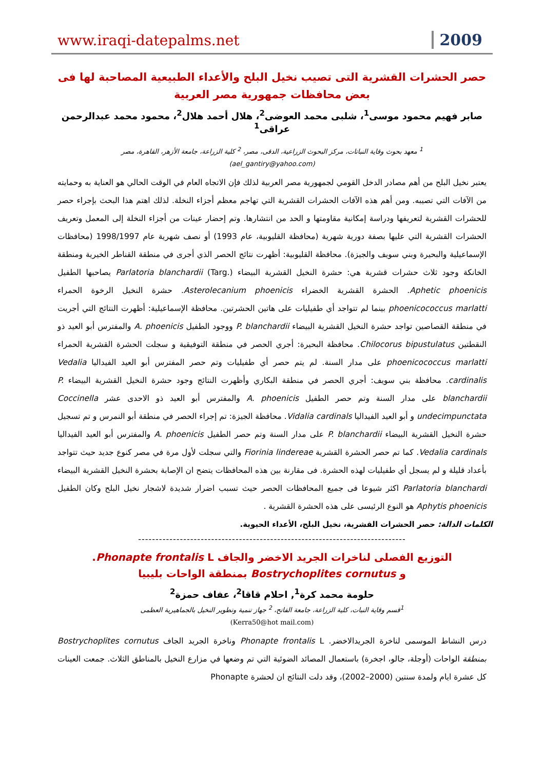www.iraqi-datepalms.net 2009
حصر الحشرات القشرية التى تصيب نخيل البلح والأعداء الطبيعية المصاحبة لها فى بعض محافظات جمهورية مصر العربية
صابر فهيم محمود موسى<sup>1</sup>، شلبى محمد العوضى<sup>2</sup>، هلال أحمد هلال<sup>2</sup>، محمود محمد عبدالرحمن عراقى<sup>1</sup>
<sup>1</sup> معهد بحوث وقاية النباتات، مركز البحوث الزراعية، الدقى، مصر، <sup>2</sup> كلية الزراعة، جامعة الأزهر، القاهرة، مصر
(ael_gantiry@yahoo.com)
يعتبر نخيل البلح من أهم مصادر الدخل القومي لجمهورية مصر العربية لذلك فإن الاتجاه العام في الوقت الحالي هو العناية به وحمايته من الآفات التي تصيبه. ومن أهم هذه الآفات الحشرات القشرية التي تهاجم معظم أجزاء النخلة. لذلك اهتم هذا البحث بإجراء حصر للحشرات القشرية لتعريفها ودراسة إمكانية مقاومتها و الحد من انتشارها. وتم إحضار عينات من أجزاء النخلة إلى المعمل وتعريف الحشرات القشرية التي عليها بصفة دورية شهرية (محافظة القليوبية، عام 1993) أو نصف شهرية عام 1998/1997 (محافظات الإسماعيلية والبحيرة وبني سويف والجيزة). محافظة القليوبية: أظهرت نتائج الحصر الذي أجرى في منطقة القناطر الخيرية ومنطقة الخانكة وجود ثلاث حشرات قشرية هي: حشرة النخيل القشرية البيضاء Parlatoria blanchardii (Targ.) يصاحبها الطفيل Aphetic phoenicis. الحشرة القشرية الخضراء Asterolecanium phoenicis. حشرة النخيل الرخوة الحمراء phoenicococcus marlatti بينما لم تتواجد أي طفيليات على هاتين الحشرتين. محافظة الإسماعيلية: أظهرت النتائج التي أجريت في منطقة القصاصين تواجد حشرة النخيل القشرية البيضاء P. blanchardii ووجود الطفيل A. phoenicis والمفترس أبو العيد ذو النقطتين Chilocorus bipustulatus. محافظة البحيرة: أجري الحصر في منطقة التوفيقية و سجلت الحشرة القشرية الحمراء phoenicococcus marlatti على مدار السنة. لم يتم حصر أي طفيليات وتم حصر المفترس أبو العيد الفيداليا Vedalia cardinalis. محافظة بني سويف: أجري الحصر في منطقة البكاري وأظهرت النتائج وجود حشرة النخيل القشرية البيضاء P. blanchardii على مدار السنة وتم حصر الطفيل A. phoenicis والمفترس أبو العيد ذو الاحدى عشر Coccinella undecimpunctata و أبو العيد الفيداليا Vidalia cardinals. محافظة الجيزة: تم إجراء الحصر في منطقة أبو النمرس و تم تسجيل حشرة النخيل القشرية البيضاء P. blanchardii على مدار السنة وتم حصر الطفيل A. phoenicis والمفترس أبو العيد الفيداليا Vedalia cardinals. كما تم حصر الحشرة القشرية Fiorinia lindereae والتي سجلت لأول مرة في مصر كنوع جديد حيث تتواجد بأعداد قليلة و لم يسجل أي طفيليات لهذه الحشرة. فى مقارنة بين هذه المحافظات يتضح ان الإصابة بحشرة النخيل القشرية البيضاء Parlatoria blanchardi اكثر شيوعا فى جميع المحافظات الحصر حيث تسبب اضرار شديدة لاشجار نخيل البلح وكان الطفيل Aphytis phoenicis هو النوع الرئيسى على هذه الحشرة القشرية .
الكلمات الدالة: حصر الحشرات القشرية، نخيل البلح، الأعداء الحيوية.
-----------------------------------------------------------------------------
التوزيع الفصلى لناخرات الجريد الاخضر والجاف Phonapte frontalis L.
و Bostrychoplites cornutus بمنطقة الواحات بليبيا
حلومة محمد كرة<sup>1</sup>, احلام قاقا<sup>2</sup>، عفاف حمزة<sup>2</sup>
<sup>1</sup> قسم وقاية النبات، كلية الزراعة، جامعة الفاتح، <sup>2</sup> جهاز تنمية وتطوير النخيل بالجماهيرية العظمى
(Kerra50@hot mail.com)
درس النشاط الموسمى لناخرة الجريدالاخضر. Phonapte frontalis L وناخرة الجريد الجاف Bostrychoplites cornutus بمنطقة الواحات (أوجلة، جالو، اجخرة) باستعمال المصائد الضوئية التي تم وضعها في مزارع النخيل بالمناطق الثلاث. جمعت العينات كل عشرة ايام ولمدة سنتين (2000–2002)، وقد دلت النتائج ان لحشرة Phonapte